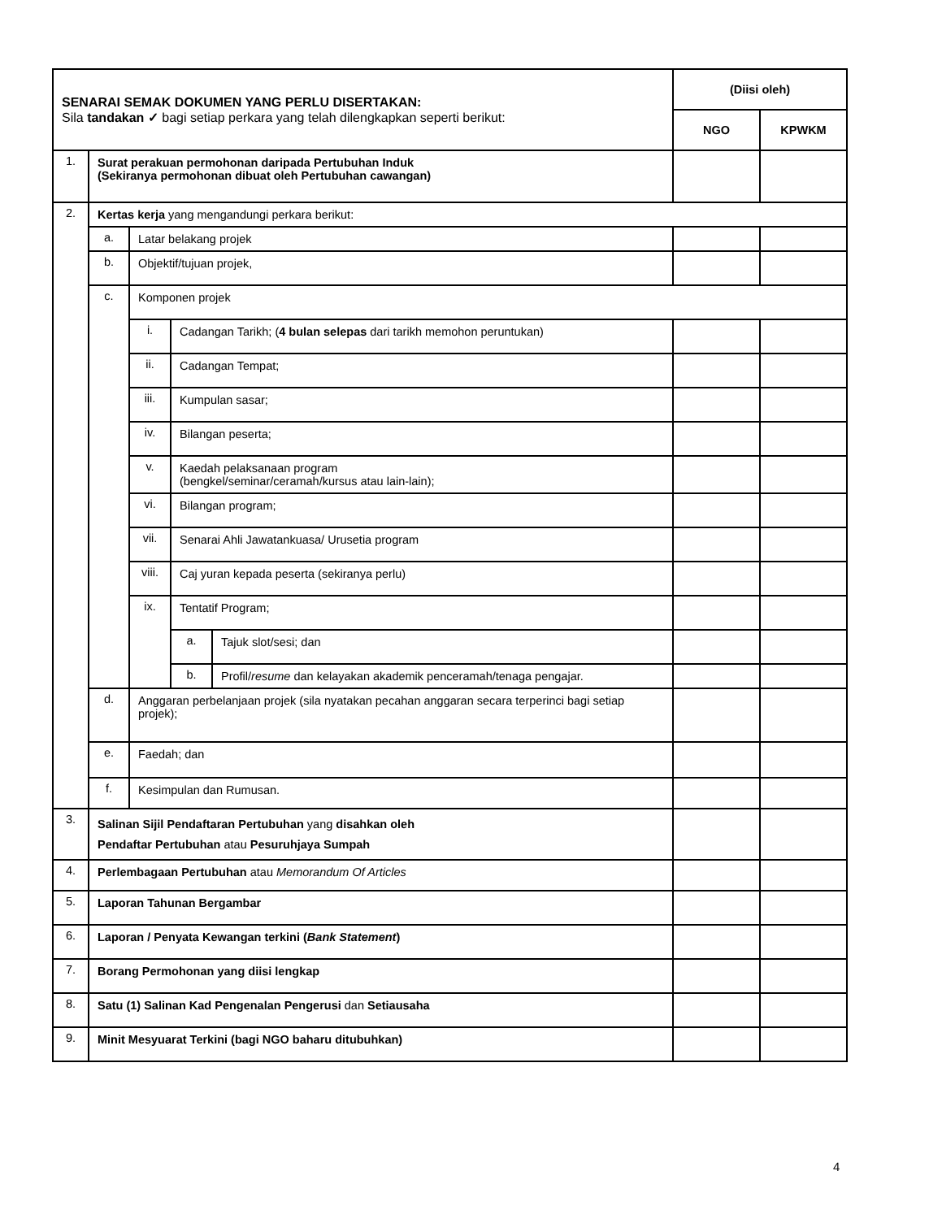| SENARAI SEMAK DOKUMEN YANG PERLU DISERTAKAN: Sila tandakan ✓ bagi setiap perkara yang telah dilengkapkan seperti berikut: | | | | | (Diisi oleh) | |
| | | | | | NGO | KPWKM |
| 1. | Surat perakuan permohonan daripada Pertubuhan Induk (Sekiranya permohonan dibuat oleh Pertubuhan cawangan) | | | | | |
| 2. | Kertas kerja yang mengandungi perkara berikut: | | | | | |
| | a. | Latar belakang projek | | | | |
| | b. | Objektif/tujuan projek, | | | | |
| | c. | Komponen projek | | | | |
| | | i. | Cadangan Tarikh; ( 4 bulan selepas dari tarikh memohon peruntukan) | | | |
| | | ii. | Cadangan Tempat; | | | |
| | | iii. | Kumpulan sasar; | | | |
| | | iv. | Bilangan peserta; | | | |
| | | v. | Kaedah pelaksanaan program (bengkel/seminar/ceramah/kursus atau lain-lain); | | | |
| | | vi. | Bilangan program; | | | |
| | | vii. | Senarai Ahli Jawatankuasa/ Urusetia program | | | |
| | | viii. | Caj yuran kepada peserta (sekiranya perlu) | | | |
| | | ix. | Tentatif Program; | | | |
| | | | a. | Tajuk slot/sesi; dan | | |
| | | | b. | Profil/ resume dan kelayakan akademik penceramah/tenaga pengajar. | | |
| | d. | Anggaran perbelanjaan projek (sila nyatakan pecahan anggaran secara terperinci bagi setiap projek); | | | | |
| | e. | Faedah; dan | | | | |
| | f. | Kesimpulan dan Rumusan. | | | | |
| 3. | Salinan Sijil Pendaftaran Pertubuhan yang disahkan oleh Pendaftar Pertubuhan atau Pesuruhjaya Sumpah | | | | | |
| 4. | Perlembagaan Pertubuhan atau Memorandum Of Articles | | | | | |
| 5. | Laporan Tahunan Bergambar | | | | | |
| 6. | Laporan / Penyata Kewangan terkini ( Bank Statement ) | | | | | |
| 7. | Borang Permohonan yang diisi lengkap | | | | | |
| 8. | Satu (1) Salinan Kad Pengenalan Pengerusi dan Setiausaha | | | | | |
| 9. | Minit Mesyuarat Terkini (bagi NGO baharu ditubuhkan) | | | | | |
4